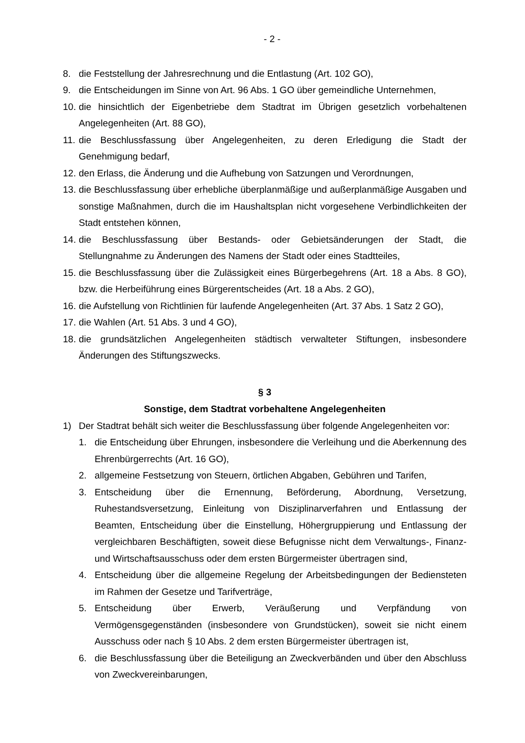- 2 -
8. die Feststellung der Jahresrechnung und die Entlastung (Art. 102 GO),
9. die Entscheidungen im Sinne von Art. 96 Abs. 1 GO über gemeindliche Unternehmen,
10. die hinsichtlich der Eigenbetriebe dem Stadtrat im Übrigen gesetzlich vorbehaltenen Angelegenheiten (Art. 88 GO),
11. die Beschlussfassung über Angelegenheiten, zu deren Erledigung die Stadt der Genehmigung bedarf,
12. den Erlass, die Änderung und die Aufhebung von Satzungen und Verordnungen,
13. die Beschlussfassung über erhebliche überplanmäßige und außerplanmäßige Ausgaben und sonstige Maßnahmen, durch die im Haushaltsplan nicht vorgesehene Verbindlichkeiten der Stadt entstehen können,
14. die Beschlussfassung über Bestands- oder Gebietsänderungen der Stadt, die Stellungnahme zu Änderungen des Namens der Stadt oder eines Stadtteiles,
15. die Beschlussfassung über die Zulässigkeit eines Bürgerbegehrens (Art. 18 a Abs. 8 GO), bzw. die Herbeiführung eines Bürgerentscheides (Art. 18 a Abs. 2 GO),
16. die Aufstellung von Richtlinien für laufende Angelegenheiten (Art. 37 Abs. 1 Satz 2 GO),
17. die Wahlen (Art. 51 Abs. 3 und 4 GO),
18. die grundsätzlichen Angelegenheiten städtisch verwalteter Stiftungen, insbesondere Änderungen des Stiftungszwecks.
§ 3
Sonstige, dem Stadtrat vorbehaltene Angelegenheiten
1) Der Stadtrat behält sich weiter die Beschlussfassung über folgende Angelegenheiten vor:
1. die Entscheidung über Ehrungen, insbesondere die Verleihung und die Aberkennung des Ehrenbürgerrechts (Art. 16 GO),
2. allgemeine Festsetzung von Steuern, örtlichen Abgaben, Gebühren und Tarifen,
3. Entscheidung über die Ernennung, Beförderung, Abordnung, Versetzung, Ruhestandsversetzung, Einleitung von Disziplinarverfahren und Entlassung der Beamten, Entscheidung über die Einstellung, Höhergruppierung und Entlassung der vergleichbaren Beschäftigten, soweit diese Befugnisse nicht dem Verwaltungs-, Finanz- und Wirtschaftsausschuss oder dem ersten Bürgermeister übertragen sind,
4. Entscheidung über die allgemeine Regelung der Arbeitsbedingungen der Bediensteten im Rahmen der Gesetze und Tarifverträge,
5. Entscheidung über Erwerb, Veräußerung und Verpfändung von Vermögensgegenständen (insbesondere von Grundstücken), soweit sie nicht einem Ausschuss oder nach § 10 Abs. 2 dem ersten Bürgermeister übertragen ist,
6. die Beschlussfassung über die Beteiligung an Zweckverbänden und über den Abschluss von Zweckvereinbarungen,